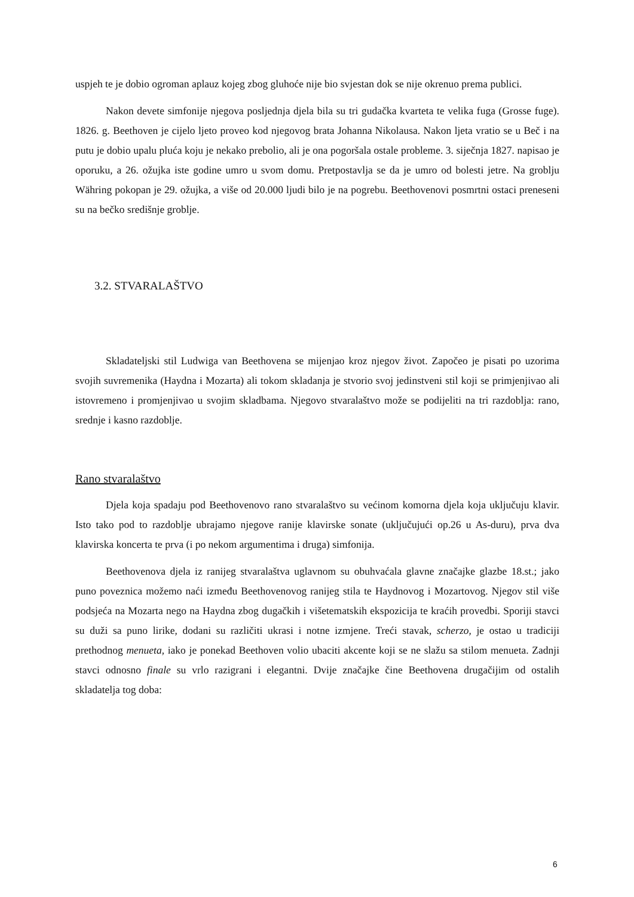uspjeh te je dobio ogroman aplauz kojeg zbog gluhoće nije bio svjestan dok se nije okrenuo prema publici.
Nakon devete simfonije njegova posljednja djela bila su tri gudačka kvarteta te velika fuga (Grosse fuge). 1826. g. Beethoven je cijelo ljeto proveo kod njegovog brata Johanna Nikolausa. Nakon ljeta vratio se u Beč i na putu je dobio upalu pluća koju je nekako prebolio, ali je ona pogoršala ostale probleme. 3. siječnja 1827. napisao je oporuku, a 26. ožujka iste godine umro u svom domu. Pretpostavlja se da je umro od bolesti jetre. Na groblju Währing pokopan je 29. ožujka, a više od 20.000 ljudi bilo je na pogrebu. Beethovenovi posmrtni ostaci preneseni su na bečko središnje groblje.
3.2. STVARALAŠTVO
Skladateljski stil Ludwiga van Beethovena se mijenjao kroz njegov život. Započeo je pisati po uzorima svojih suvremenika (Haydna i Mozarta) ali tokom skladanja je stvorio svoj jedinstveni stil koji se primjenjivao ali istovremeno i promjenjivao u svojim skladbama. Njegovo stvaralaštvo može se podijeliti na tri razdoblja: rano, srednje i kasno razdoblje.
Rano stvaralaštvo
Djela koja spadaju pod Beethovenovo rano stvaralaštvo su većinom komorna djela koja uključuju klavir. Isto tako pod to razdoblje ubrajamo njegove ranije klavirske sonate (uključujući op.26 u As-duru), prva dva klavirska koncerta te prva (i po nekom argumentima i druga) simfonija.
Beethovenova djela iz ranijeg stvaralaštva uglavnom su obuhvaćala glavne značajke glazbe 18.st.; jako puno poveznica možemo naći između Beethovenovog ranijeg stila te Haydnovog i Mozartovog. Njegov stil više podsjeća na Mozarta nego na Haydna zbog dugačkih i višetematskih ekspozicija te kraćih provedbi. Sporiji stavci su duži sa puno lirike, dodani su različiti ukrasi i notne izmjene. Treći stavak, scherzo, je ostao u tradiciji prethodnog menueta, iako je ponekad Beethoven volio ubaciti akcente koji se ne slažu sa stilom menueta. Zadnji stavci odnosno finale su vrlo razigrani i elegantni. Dvije značajke čine Beethovena drugačijim od ostalih skladatelja tog doba:
6